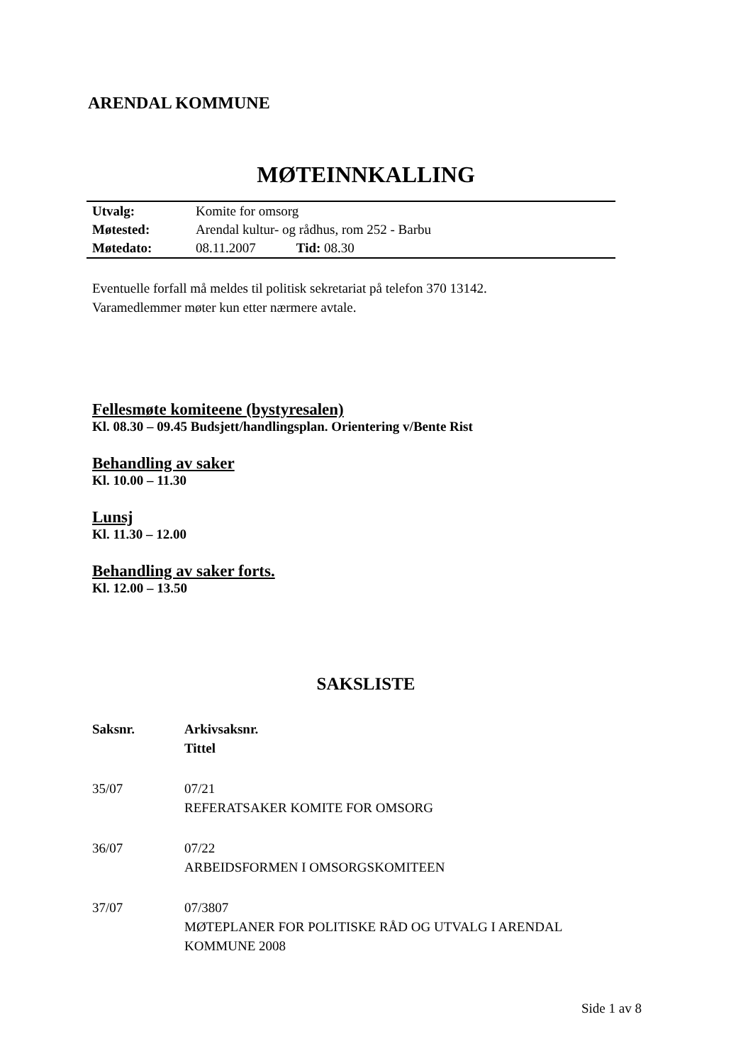ARENDAL KOMMUNE
MØTEINNKALLING
| Utvalg: | Komite for omsorg |
| Møtested: | Arendal kultur- og rådhus, rom 252 - Barbu |
| Møtedato: | 08.11.2007 Tid: 08.30 |
Eventuelle forfall må meldes til politisk sekretariat på telefon 370 13142.
Varamedlemmer møter kun etter nærmere avtale.
Fellesmøte komiteene (bystyresalen)
Kl. 08.30 – 09.45 Budsjett/handlingsplan. Orientering v/Bente Rist
Behandling av saker
Kl. 10.00 – 11.30
Lunsj
Kl. 11.30 – 12.00
Behandling av saker forts.
Kl. 12.00 – 13.50
SAKSLISTE
| Saksnr. | Arkivsaksnr. Tittel |
| --- | --- |
| 35/07 | 07/21 REFERATSAKER KOMITE FOR OMSORG |
| 36/07 | 07/22 ARBEIDSFORMEN I OMSORGSKOMITEEN |
| 37/07 | 07/3807 MØTEPLANER FOR POLITISKE RÅD OG UTVALG I ARENDAL KOMMUNE 2008 |
Side 1 av 8